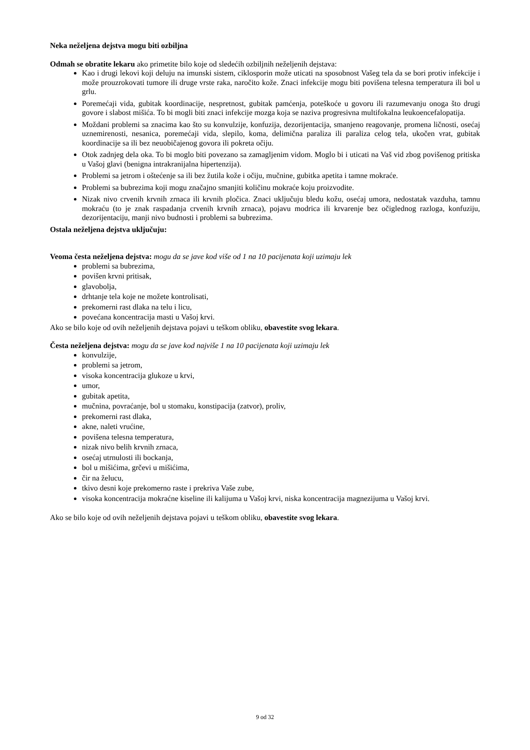Neka neželjena dejstva mogu biti ozbiljna
Odmah se obratite lekaru ako primetite bilo koje od sledećih ozbiljnih neželjenih dejstava:
Kao i drugi lekovi koji deluju na imunski sistem, ciklosporin može uticati na sposobnost Vašeg tela da se bori protiv infekcije i može prouzrokovati tumore ili druge vrste raka, naročito kože. Znaci infekcije mogu biti povišena telesna temperatura ili bol u grlu.
Poremećaji vida, gubitak koordinacije, nespretnost, gubitak pamćenja, poteškoće u govoru ili razumevanju onoga što drugi govore i slabost mišića. To bi mogli biti znaci infekcije mozga koja se naziva progresivna multifokalna leukoencefalopatija.
Moždani problemi sa znacima kao što su konvulzije, konfuzija, dezorijentacija, smanjeno reagovanje, promena ličnosti, osećaj uznemirenosti, nesanica, poremećaji vida, slepilo, koma, delimična paraliza ili paraliza celog tela, ukočen vrat, gubitak koordinacije sa ili bez neuobičajenog govora ili pokreta očiju.
Otok zadnjeg dela oka. To bi moglo biti povezano sa zamagljenim vidom. Moglo bi i uticati na Vaš vid zbog povišenog pritiska u Vašoj glavi (benigna intrakranijalna hipertenzija).
Problemi sa jetrom i oštećenje sa ili bez žutila kože i očiju, mučnine, gubitka apetita i tamne mokraće.
Problemi sa bubrezima koji mogu značajno smanjiti količinu mokraće koju proizvodite.
Nizak nivo crvenih krvnih zrnaca ili krvnih pločica. Znaci uključuju bledu kožu, osećaj umora, nedostatak vazduha, tamnu mokraću (to je znak raspadanja crvenih krvnih zrnaca), pojavu modrica ili krvarenje bez očiglednog razloga, konfuziju, dezorijentaciju, manji nivo budnosti i problemi sa bubrezima.
Ostala neželjena dejstva uključuju:
Veoma česta neželjena dejstva: mogu da se jave kod više od 1 na 10 pacijenata koji uzimaju lek
problemi sa bubrezima,
povišen krvni pritisak,
glavobolja,
drhtanje tela koje ne možete kontrolisati,
prekomerni rast dlaka na telu i licu,
povećana koncentracija masti u Vašoj krvi.
Ako se bilo koje od ovih neželjenih dejstava pojavi u teškom obliku, obavestite svog lekara.
Česta neželjena dejstva: mogu da se jave kod najviše 1 na 10 pacijenata koji uzimaju lek
konvulzije,
problemi sa jetrom,
visoka koncentracija glukoze u krvi,
umor,
gubitak apetita,
mučnina, povraćanje, bol u stomaku, konstipacija (zatvor), proliv,
prekomerni rast dlaka,
akne, naleti vrućine,
povišena telesna temperatura,
nizak nivo belih krvnih zrnaca,
osećaj utrnulosti ili bockanja,
bol u mišićima, grčevi u mišićima,
čir na želucu,
tkivo desni koje prekomerno raste i prekriva Vaše zube,
visoka koncentracija mokraćne kiseline ili kalijuma u Vašoj krvi, niska koncentracija magnezijuma u Vašoj krvi.
Ako se bilo koje od ovih neželjenih dejstava pojavi u teškom obliku, obavestite svog lekara.
9 od 32